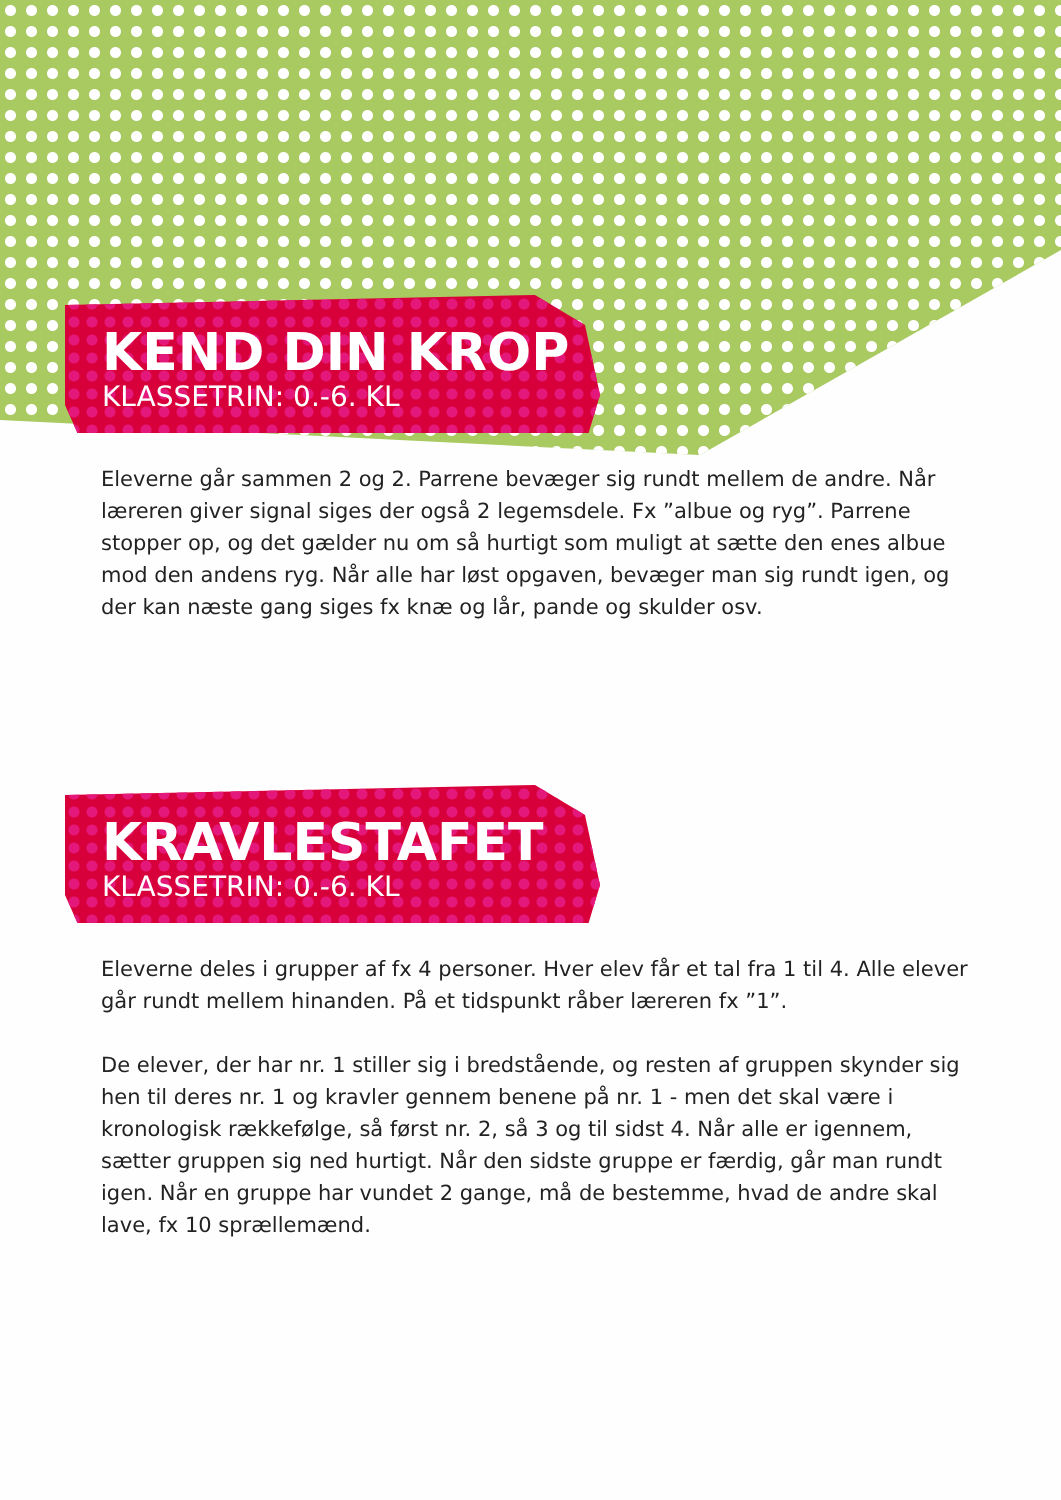KEND DIN KROP
KLASSETRIN: 0.-6. KL
Eleverne går sammen 2 og 2. Parrene bevæger sig rundt mellem de andre. Når læreren giver signal siges der også 2 legemsdele. Fx ”albue og ryg”. Parrene stopper op, og det gælder nu om så hurtigt som muligt at sætte den enes albue mod den andens ryg. Når alle har løst opgaven, bevæger man sig rundt igen, og der kan næste gang siges fx knæ og lår, pande og skulder osv.
KRAVLESTAFET
KLASSETRIN: 0.-6. KL
Eleverne deles i grupper af fx 4 personer. Hver elev får et tal fra 1 til 4. Alle elever går rundt mellem hinanden. På et tidspunkt råber læreren fx ”1”.
De elever, der har nr. 1 stiller sig i bredstående, og resten af gruppen skynder sig hen til deres nr. 1 og kravler gennem benene på nr. 1 - men det skal være i kronologisk rækkefølge, så først nr. 2, så 3 og til sidst 4. Når alle er igennem, sætter gruppen sig ned hurtigt. Når den sidste gruppe er færdig, går man rundt igen. Når en gruppe har vundet 2 gange, må de bestemme, hvad de andre skal lave, fx 10 sprællemænd.